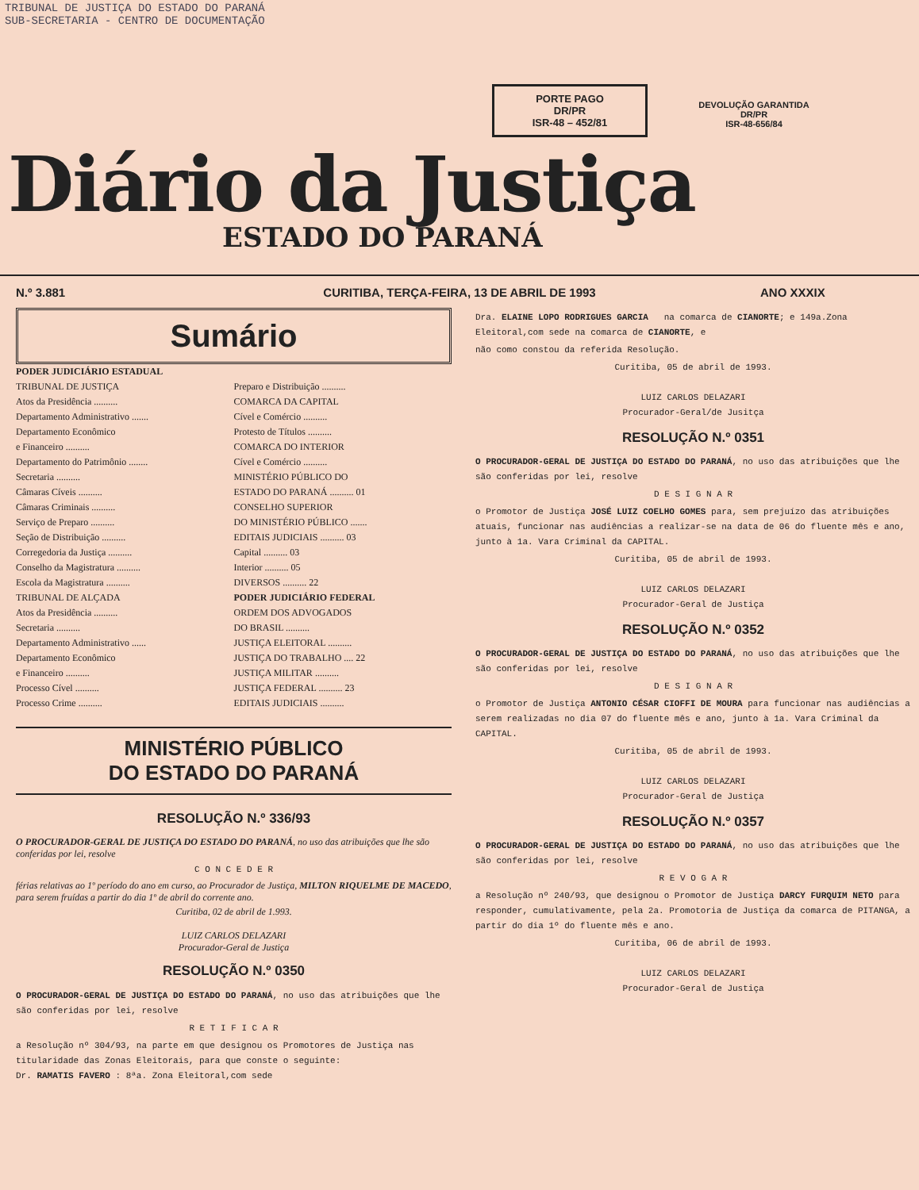TRIBUNAL DE JUSTIÇA DO ESTADO DO PARANÁ
SUB-SECRETARIA - CENTRO DE DOCUMENTAÇÃO
PORTE PAGO
DR/PR
ISR-48 – 452/81
DEVOLUÇÃO GARANTIDA
DR/PR
ISR-48-656/84
Diário da Justiça
ESTADO DO PARANÁ
N.º 3.881 CURITIBA, TERÇA-FEIRA, 13 DE ABRIL DE 1993 ANO XXXIX
Sumário
PODER JUDICIÁRIO ESTADUAL
TRIBUNAL DE JUSTIÇA
Atos da Presidência ..........
Departamento Administrativo .......
Departamento Econômico
e Financeiro ..........
Departamento do Patrimônio ........
Secretaria ..........
Câmaras Cíveis ..........
Câmaras Criminais ..........
Serviço de Preparo ..........
Seção de Distribuição ..........
Corregedoria da Justiça ..........
Conselho da Magistratura ..........
Escola da Magistratura ..........
TRIBUNAL DE ALÇADA
Atos da Presidência ..........
Secretaria ..........
Departamento Administrativo ......
Departamento Econômico
e Financeiro ..........
Processo Cível ..........
Processo Crime ..........
Preparo e Distribuição ..........
COMARCA DA CAPITAL
Cível e Comércio ..........
Protesto de Títulos ..........
COMARCA DO INTERIOR
Cível e Comércio ..........
MINISTÉRIO PÚBLICO DO
ESTADO DO PARANÁ .......... 01
CONSELHO SUPERIOR
DO MINISTÉRIO PÚBLICO .......
EDITAIS JUDICIAIS .......... 03
Capital .......... 03
Interior .......... 05
DIVERSOS .......... 22
PODER JUDICIÁRIO FEDERAL
ORDEM DOS ADVOGADOS
DO BRASIL ..........
JUSTIÇA ELEITORAL ..........
JUSTIÇA DO TRABALHO .... 22
JUSTIÇA MILITAR ..........
JUSTIÇA FEDERAL .......... 23
EDITAIS JUDICIAIS ..........
MINISTÉRIO PÚBLICO
DO ESTADO DO PARANÁ
RESOLUÇÃO N.º 336/93
O PROCURADOR-GERAL DE JUSTIÇA DO ESTADO DO PARANÁ, no uso das atribuições que lhe são conferidas por lei, resolve
C O N C E D E R
férias relativas ao 1º período do ano em curso, ao Procurador de Justiça, MILTON RIQUELME DE MACEDO, para serem fruídas a partir do dia 1º de abril do corrente ano.
Curitiba, 02 de abril de 1.993.
LUIZ CARLOS DELAZARI
Procurador-Geral de Justiça
RESOLUÇÃO N.º 0350
O PROCURADOR-GERAL DE JUSTIÇA DO ESTADO DO PARANÁ, no uso das atribuições que lhe são conferidas por lei, resolve
R E T I F I C A R
a Resolução nº 304/93, na parte em que designou os Promotores de Justiça nas titularidade das Zonas Eleitorais, para que conste o seguinte:
Dr. RAMATIS FAVERO : 8ªa. Zona Eleitoral,com sede
Dra. ELAINE LOPO RODRIGUES GARCIA na comarca de CIANORTE; e 149a.Zona Eleitoral,com sede na comarca de CIANORTE, e
não como constou da referida Resolução.
Curitiba, 05 de abril de 1993.
LUIZ CARLOS DELAZARI
Procurador-Geral/de Jusitça
RESOLUÇÃO N.º 0351
O PROCURADOR-GERAL DE JUSTIÇA DO ESTADO DO PARANÁ, no uso das atribuições que lhe são conferidas por lei, resolve
D E S I G N A R
o Promotor de Justiça JOSÉ LUIZ COELHO GOMES para, sem prejuízo das atribuições atuais, funcionar nas audiências a realizar-se na data de 06 do fluente mês e ano, junto à 1a. Vara Criminal da CAPITAL.
Curitiba, 05 de abril de 1993.
LUIZ CARLOS DELAZARI
Procurador-Geral de Justiça
RESOLUÇÃO N.º 0352
O PROCURADOR-GERAL DE JUSTIÇA DO ESTADO DO PARANÁ, no uso das atribuições que lhe são conferidas por lei, resolve
D E S I G N A R
o Promotor de Justiça ANTONIO CÉSAR CIOFFI DE MOURA para funcionar nas audiências a serem realizadas no dia 07 do fluente mês e ano, junto à 1a. Vara Criminal da CAPITAL.
Curitiba, 05 de abril de 1993.
LUIZ CARLOS DELAZARI
Procurador-Geral de Justiça
RESOLUÇÃO N.º 0357
O PROCURADOR-GERAL DE JUSTIÇA DO ESTADO DO PARANÁ, no uso das atribuições que lhe são conferidas por lei, resolve
R E V O G A R
a Resolução nº 240/93, que designou o Promotor de Justiça DARCY FURQUIM NETO para responder, cumulativamente, pela 2a. Promotoria de Justiça da comarca de PITANGA, a partir do dia 1º do fluente mês e ano.
Curitiba, 06 de abril de 1993.
LUIZ CARLOS DELAZARI
Procurador-Geral de Justiça